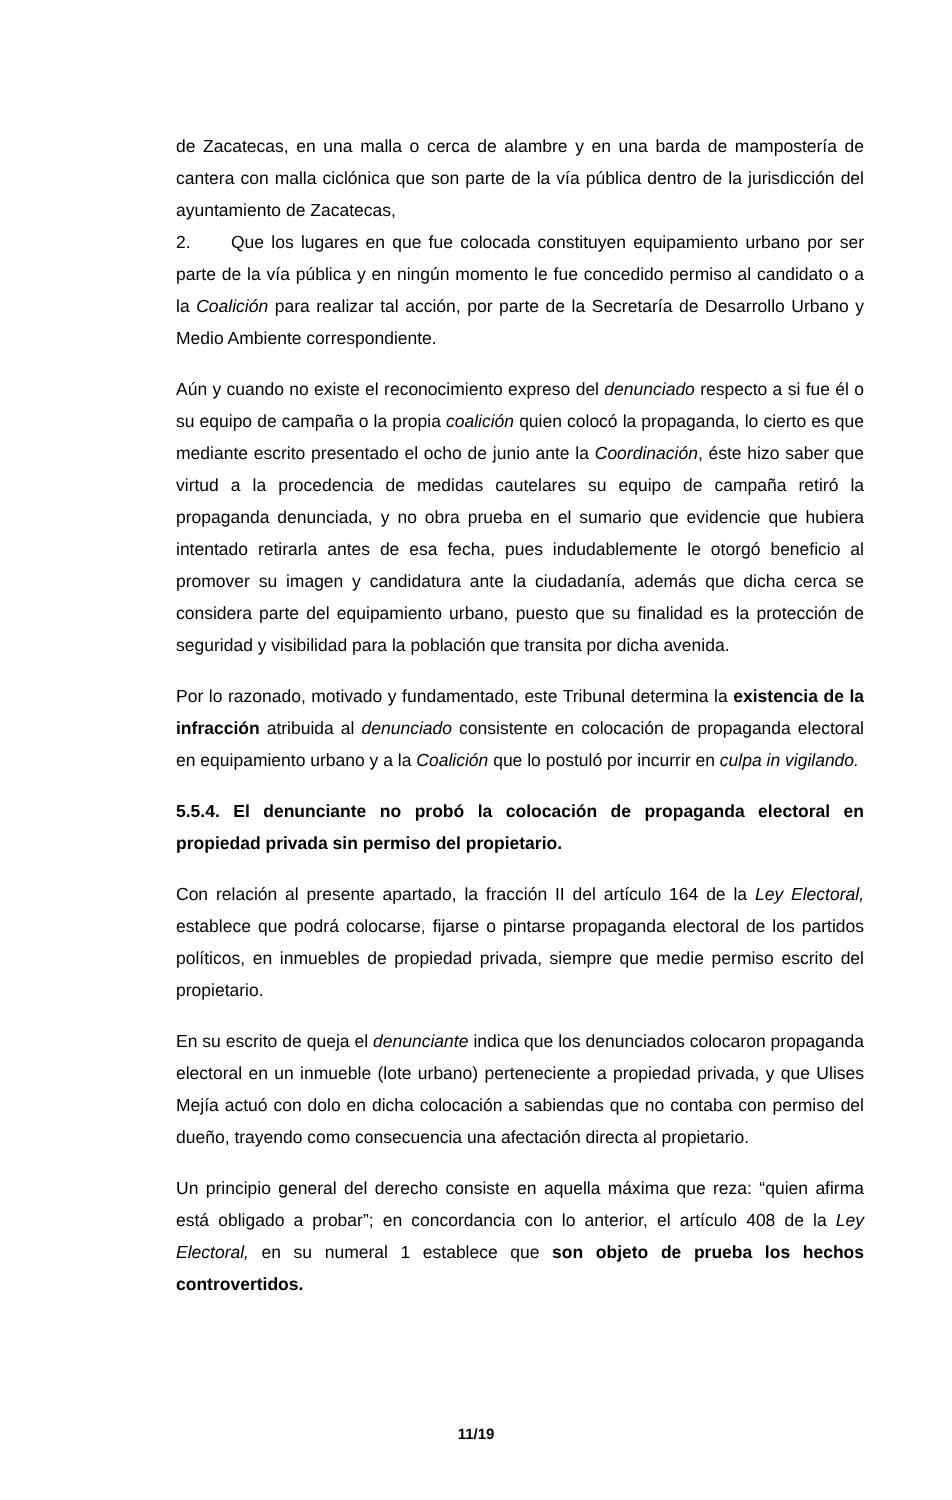de Zacatecas, en una malla o cerca de alambre y en una barda de mampostería de cantera con malla ciclónica que son parte de la vía pública dentro de la jurisdicción del ayuntamiento de Zacatecas,
2. Que los lugares en que fue colocada constituyen equipamiento urbano por ser parte de la vía pública y en ningún momento le fue concedido permiso al candidato o a la Coalición para realizar tal acción, por parte de la Secretaría de Desarrollo Urbano y Medio Ambiente correspondiente.
Aún y cuando no existe el reconocimiento expreso del denunciado respecto a si fue él o su equipo de campaña o la propia coalición quien colocó la propaganda, lo cierto es que mediante escrito presentado el ocho de junio ante la Coordinación, éste hizo saber que virtud a la procedencia de medidas cautelares su equipo de campaña retiró la propaganda denunciada, y no obra prueba en el sumario que evidencie que hubiera intentado retirarla antes de esa fecha, pues indudablemente le otorgó beneficio al promover su imagen y candidatura ante la ciudadanía, además que dicha cerca se considera parte del equipamiento urbano, puesto que su finalidad es la protección de seguridad y visibilidad para la población que transita por dicha avenida.
Por lo razonado, motivado y fundamentado, este Tribunal determina la existencia de la infracción atribuida al denunciado consistente en colocación de propaganda electoral en equipamiento urbano y a la Coalición que lo postuló por incurrir en culpa in vigilando.
5.5.4. El denunciante no probó la colocación de propaganda electoral en propiedad privada sin permiso del propietario.
Con relación al presente apartado, la fracción II del artículo 164 de la Ley Electoral, establece que podrá colocarse, fijarse o pintarse propaganda electoral de los partidos políticos, en inmuebles de propiedad privada, siempre que medie permiso escrito del propietario.
En su escrito de queja el denunciante indica que los denunciados colocaron propaganda electoral en un inmueble (lote urbano) perteneciente a propiedad privada, y que Ulises Mejía actuó con dolo en dicha colocación a sabiendas que no contaba con permiso del dueño, trayendo como consecuencia una afectación directa al propietario.
Un principio general del derecho consiste en aquella máxima que reza: “quien afirma está obligado a probar”; en concordancia con lo anterior, el artículo 408 de la Ley Electoral, en su numeral 1 establece que son objeto de prueba los hechos controvertidos.
11/19